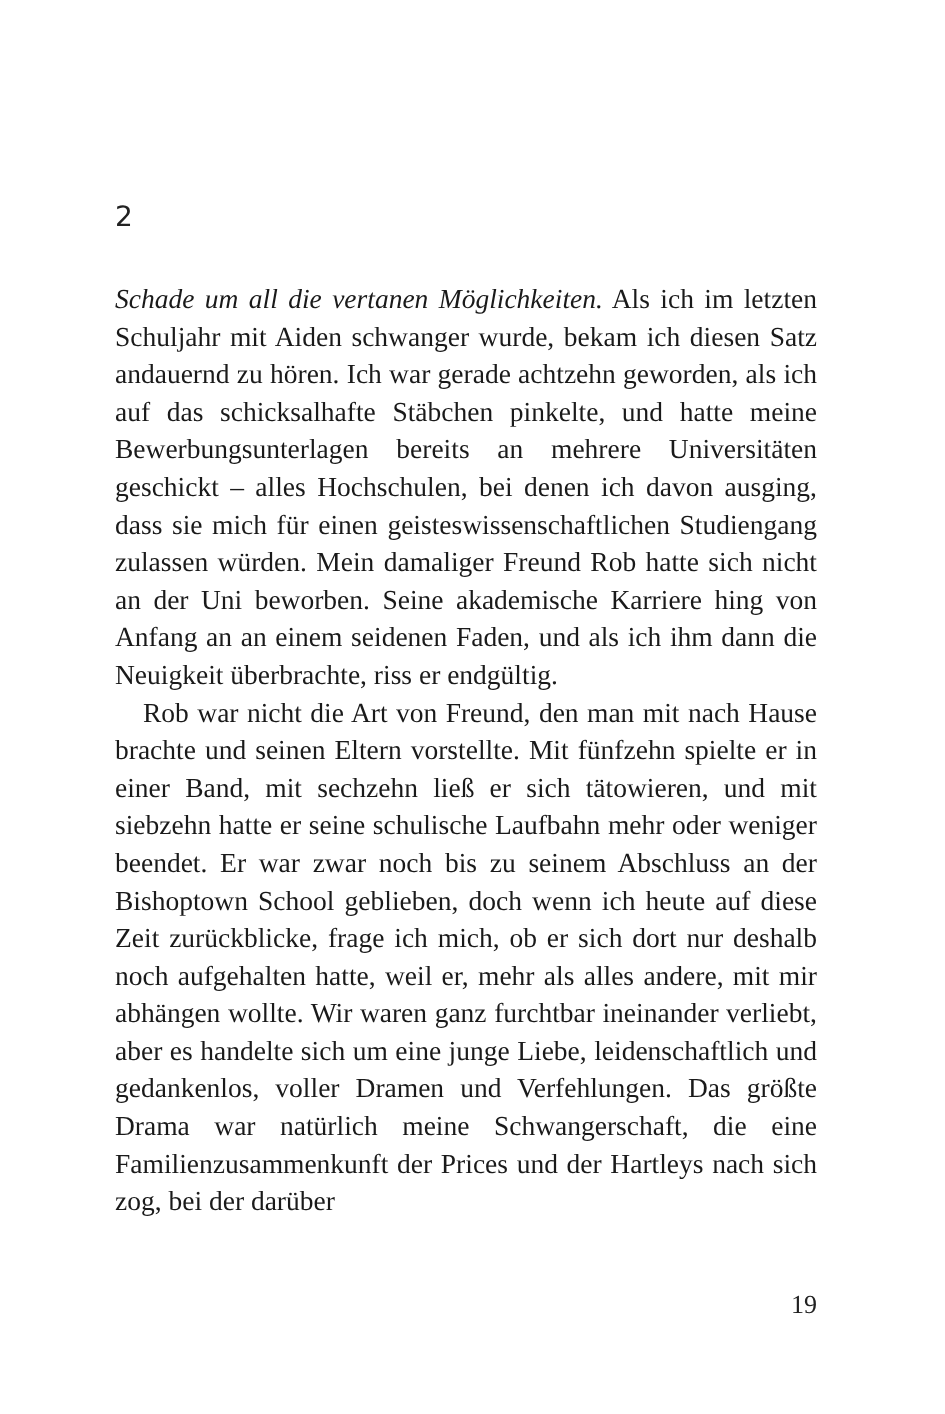2
Schade um all die vertanen Möglichkeiten. Als ich im letzten Schuljahr mit Aiden schwanger wurde, bekam ich diesen Satz andauernd zu hören. Ich war gerade achtzehn geworden, als ich auf das schicksalhafte Stäbchen pinkelte, und hatte meine Bewerbungsunterlagen bereits an mehrere Universitäten geschickt – alles Hochschulen, bei denen ich davon ausging, dass sie mich für einen geisteswissenschaftlichen Studiengang zulassen würden. Mein damaliger Freund Rob hatte sich nicht an der Uni beworben. Seine akademische Karriere hing von Anfang an an einem seidenen Faden, und als ich ihm dann die Neuigkeit überbrachte, riss er endgültig.
Rob war nicht die Art von Freund, den man mit nach Hause brachte und seinen Eltern vorstellte. Mit fünfzehn spielte er in einer Band, mit sechzehn ließ er sich tätowieren, und mit siebzehn hatte er seine schulische Laufbahn mehr oder weniger beendet. Er war zwar noch bis zu seinem Abschluss an der Bishoptown School geblieben, doch wenn ich heute auf diese Zeit zurückblicke, frage ich mich, ob er sich dort nur deshalb noch aufgehalten hatte, weil er, mehr als alles andere, mit mir abhängen wollte. Wir waren ganz furchtbar ineinander verliebt, aber es handelte sich um eine junge Liebe, leidenschaftlich und gedankenlos, voller Dramen und Verfehlungen. Das größte Drama war natürlich meine Schwangerschaft, die eine Familienzusammenkunft der Prices und der Hartleys nach sich zog, bei der darüber
19